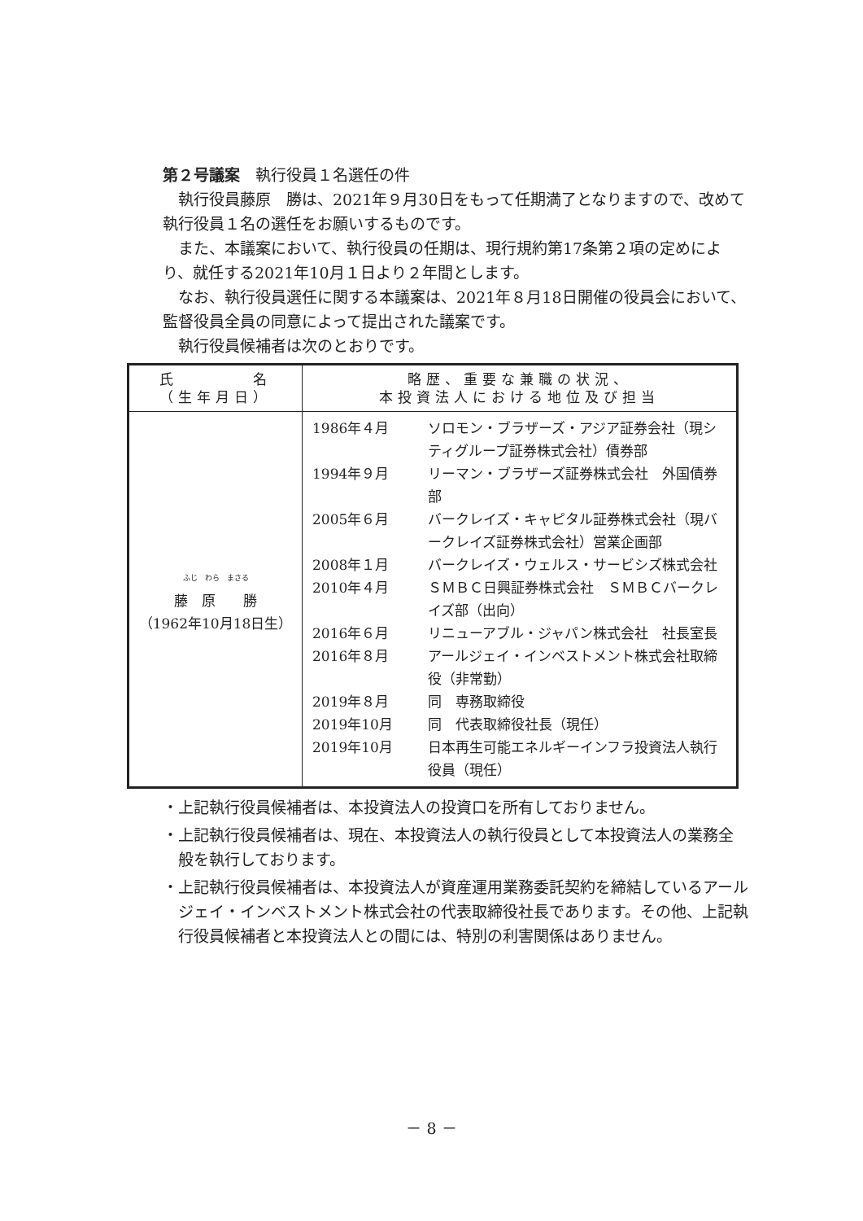第２号議案　執行役員１名選任の件
執行役員藤原　勝は、2021年９月30日をもって任期満了となりますので、改めて執行役員１名の選任をお願いするものです。
また、本議案において、執行役員の任期は、現行規約第17条第２項の定めにより、就任する2021年10月１日より２年間とします。
なお、執行役員選任に関する本議案は、2021年８月18日開催の役員会において、監督役員全員の同意によって提出された議案です。
執行役員候補者は次のとおりです。
| 氏 名 （生年月日） | 略歴、重要な兼職の状況、 本投資法人における地位及び担当 |
| --- | --- |
| ふじ わら まさる 藤 原 勝 （1962年10月18日生） | / 1986年４月 / ソロモン・ブラザーズ・アジア証券会社（現シティグループ証券株式会社）債券部 / / 1994年９月 / リーマン・ブラザーズ証券株式会社 外国債券部 / / 2005年６月 / バークレイズ・キャピタル証券株式会社（現バークレイズ証券株式会社）営業企画部 / / 2008年１月 / バークレイズ・ウェルス・サービシズ株式会社 / / 2010年４月 / ＳＭＢＣ日興証券株式会社 ＳＭＢＣバークレイズ部（出向） / / 2016年６月 / リニューアブル・ジャパン株式会社 社長室長 / / 2016年８月 / アールジェイ・インベストメント株式会社取締役（非常勤） / / 2019年８月 / 同 専務取締役 / / 2019年10月 / 同 代表取締役社長（現任） / / 2019年10月 / 日本再生可能エネルギーインフラ投資法人執行役員（現任） / |
・上記執行役員候補者は、本投資法人の投資口を所有しておりません。
・上記執行役員候補者は、現在、本投資法人の執行役員として本投資法人の業務全般を執行しております。
・上記執行役員候補者は、本投資法人が資産運用業務委託契約を締結しているアールジェイ・インベストメント株式会社の代表取締役社長であります。その他、上記執行役員候補者と本投資法人との間には、特別の利害関係はありません。
－ 8 －